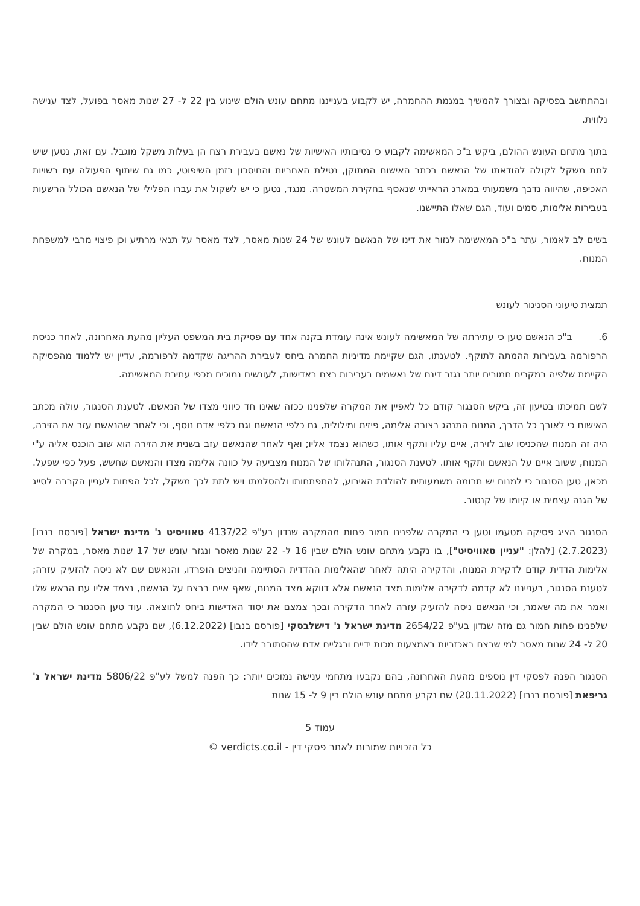ובהתחשב בפסיקה ובצורך להמשיך במגמת ההחמרה, יש לקבוע בענייננו מתחם עונש הולם שינוע בין 22 ל- 27 שנות מאסר בפועל, לצד ענישה נלווית.
בתוך מתחם העונש ההולם, ביקש ב"כ המאשימה לקבוע כי נסיבותיו האישיות של נאשם בעבירת רצח הן בעלות משקל מוגבל. עם זאת, נטען שיש לתת משקל לקולה להודאתו של הנאשם בכתב האישום המתוקן, נטילת האחריות והחיסכון בזמן השיפוטי, כמו גם שיתוף הפעולה עם רשויות האכיפה, שהיווה נדבך משמעותי במארג הראייתי שנאסף בחקירת המשטרה. מנגד, נטען כי יש לשקול את עברו הפלילי של הנאשם הכולל הרשעות בעבירות אלימות, סמים ועוד, הגם שאלו התיישנו.
בשים לב לאמור, עתר ב"כ המאשימה לגזור את דינו של הנאשם לעונש של 24 שנות מאסר, לצד מאסר על תנאי מרתיע וכן פיצוי מרבי למשפחת המנוח.
תמצית טיעוני הסניגור לעונש
6. ב"כ הנאשם טען כי עתירתה של המאשימה לעונש אינה עומדת בקנה אחד עם פסיקת בית המשפט העליון מהעת האחרונה, לאחר כניסת הרפורמה בעבירות ההמתה לתוקף. לטענתו, הגם שקיימת מדיניות החמרה ביחס לעבירת ההריגה שקדמה לרפורמה, עדיין יש ללמוד מהפסיקה הקיימת שלפיה במקרים חמורים יותר נגזר דינם של נאשמים בעבירות רצח באדישות, לעונשים נמוכים מכפי עתירת המאשימה.
לשם תמיכתו בטיעון זה, ביקש הסנגור קודם כל לאפיין את המקרה שלפנינו ככזה שאינו חד כיווני מצדו של הנאשם. לטענת הסנגור, עולה מכתב האישום כי לאורך כל הדרך, המנוח התנהג בצורה אלימה, פיזית ומילולית, גם כלפי הנאשם וגם כלפי אדם נוסף, וכי לאחר שהנאשם עזב את הזירה, היה זה המנוח שהכניסו שוב לזירה, איים עליו ותקף אותו, כשהוא נצמד אליו; ואף לאחר שהנאשם עזב בשנית את הזירה הוא שוב הוכנס אליה ע"י המנוח, ששוב איים על הנאשם ותקף אותו. לטענת הסנגור, התנהלותו של המנוח מצביעה על כוונה אלימה מצדו והנאשם שחשש, פעל כפי שפעל. מכאן, טען הסנגור כי למנוח יש תרומה משמעותית להולדת האירוע, להתפתחותו ולהסלמתו ויש לתת לכך משקל, לכל הפחות לעניין הקרבה לסייג של הגנה עצמית או קיומו של קנטור.
הסנגור הציג פסיקה מטעמו וטען כי המקרה שלפנינו חמור פחות מהמקרה שנדון בע"פ 4137/22 טאוויסיט נ' מדינת ישראל [פורסם בנבו] (2.7.2023) [להלן: "עניין טאוויסיט"], בו נקבע מתחם עונש הולם שבין 16 ל- 22 שנות מאסר ונגזר עונש של 17 שנות מאסר, במקרה של אלימות הדדית קודם לדקירת המנוח, והדקירה היתה לאחר שהאלימות ההדדית הסתיימה והניצים הופרדו, והנאשם שם לא ניסה להזעיק עזרה; לטענת הסנגור, בענייננו לא קדמה לדקירה אלימות מצד הנאשם אלא דווקא מצד המנוח, שאף איים ברצח על הנאשם, נצמד אליו עם הראש שלו ואמר את מה שאמר, וכי הנאשם ניסה להזעיק עזרה לאחר הדקירה ובכך צמצם את יסוד האדישות ביחס לתוצאה. עוד טען הסנגור כי המקרה שלפנינו פחות חמור גם מזה שנדון בע"פ 2654/22 מדינת ישראל נ' דישלבסקי [פורסם בנבו] (6.12.2022), שם נקבע מתחם עונש הולם שבין 20 ל- 24 שנות מאסר למי שרצח באכזריות באמצעות מכות ידיים ורגליים אדם שהסתובב לידו.
הסנגור הפנה לפסקי דין נוספים מהעת האחרונה, בהם נקבעו מתחמי ענישה נמוכים יותר: כך הפנה למשל לע"פ 5806/22 מדינת ישראל נ' גריפאת [פורסם בנבו] (20.11.2022) שם נקבע מתחם עונש הולם בין 9 ל- 15 שנות
עמוד 5
כל הזכויות שמורות לאתר פסקי דין - verdicts.co.il ©